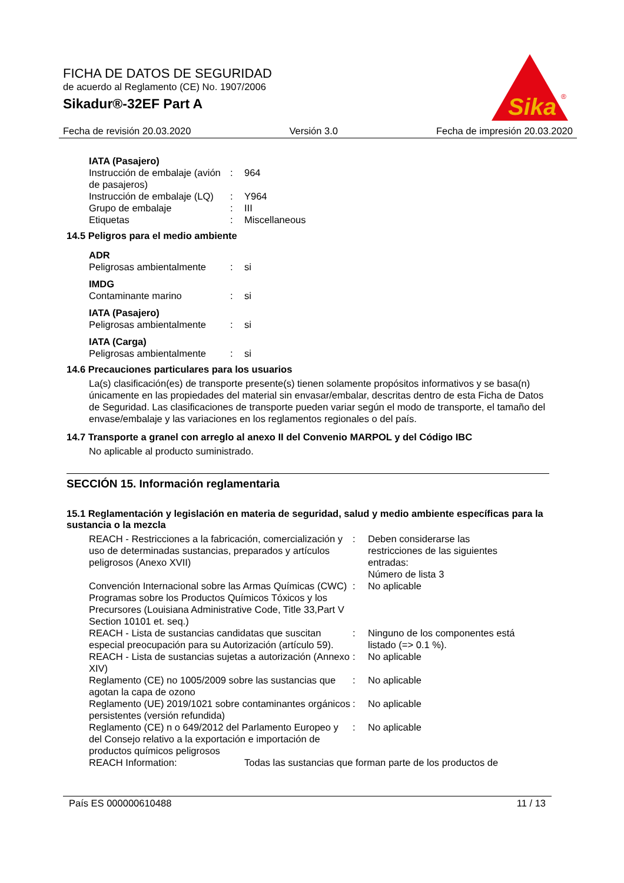FICHA DE DATOS DE SEGURIDAD
de acuerdo al Reglamento (CE) No. 1907/2006
Sikadur®-32EF Part A
Sika
®
Fecha de revisión 20.03.2020 Versión 3.0 Fecha de impresión 20.03.2020
IATA (Pasajero)
| Instrucción de embalaje (avión de pasajeros) | : | 964 |
| Instrucción de embalaje (LQ) | : | Y964 |
| Grupo de embalaje | : | III |
| Etiquetas | : | Miscellaneous |
14.5 Peligros para el medio ambiente
ADR
| Peligrosas ambientalmente | : | si |
IMDG
| Contaminante marino | : | si |
IATA (Pasajero)
| Peligrosas ambientalmente | : | si |
IATA (Carga)
| Peligrosas ambientalmente | : | si |
14.6 Precauciones particulares para los usuarios
La(s) clasificación(es) de transporte presente(s) tienen solamente propósitos informativos y se basa(n) únicamente en las propiedades del material sin envasar/embalar, descritas dentro de esta Ficha de Datos de Seguridad. Las clasificaciones de transporte pueden variar según el modo de transporte, el tamaño del envase/embalaje y las variaciones en los reglamentos regionales o del país.
14.7 Transporte a granel con arreglo al anexo II del Convenio MARPOL y del Código IBC
No aplicable al producto suministrado.
SECCIÓN 15. Información reglamentaria
15.1 Reglamentación y legislación en materia de seguridad, salud y medio ambiente específicas para la sustancia o la mezcla
| REACH - Restricciones a la fabricación, comercialización y uso de determinadas sustancias, preparados y artículos peligrosos (Anexo XVII) | : | Deben considerarse las restricciones de las siguientes entradas: Número de lista 3 |
| Convención Internacional sobre las Armas Químicas (CWC) Programas sobre los Productos Químicos Tóxicos y los Precursores (Louisiana Administrative Code, Title 33,Part V Section 10101 et. seq.) | : | No aplicable |
| REACH - Lista de sustancias candidatas que suscitan especial preocupación para su Autorización (artículo 59). | : | Ninguno de los componentes está listado (=> 0.1 %). |
| REACH - Lista de sustancias sujetas a autorización (Annexo XIV) | : | No aplicable |
| Reglamento (CE) no 1005/2009 sobre las sustancias que agotan la capa de ozono | : | No aplicable |
| Reglamento (UE) 2019/1021 sobre contaminantes orgánicos persistentes (versión refundida) | : | No aplicable |
| Reglamento (CE) n o 649/2012 del Parlamento Europeo y del Consejo relativo a la exportación e importación de productos químicos peligrosos | : | No aplicable |
| REACH Information: | Todas las sustancias que forman parte de los productos de |
País ES 000000610488 11 / 13